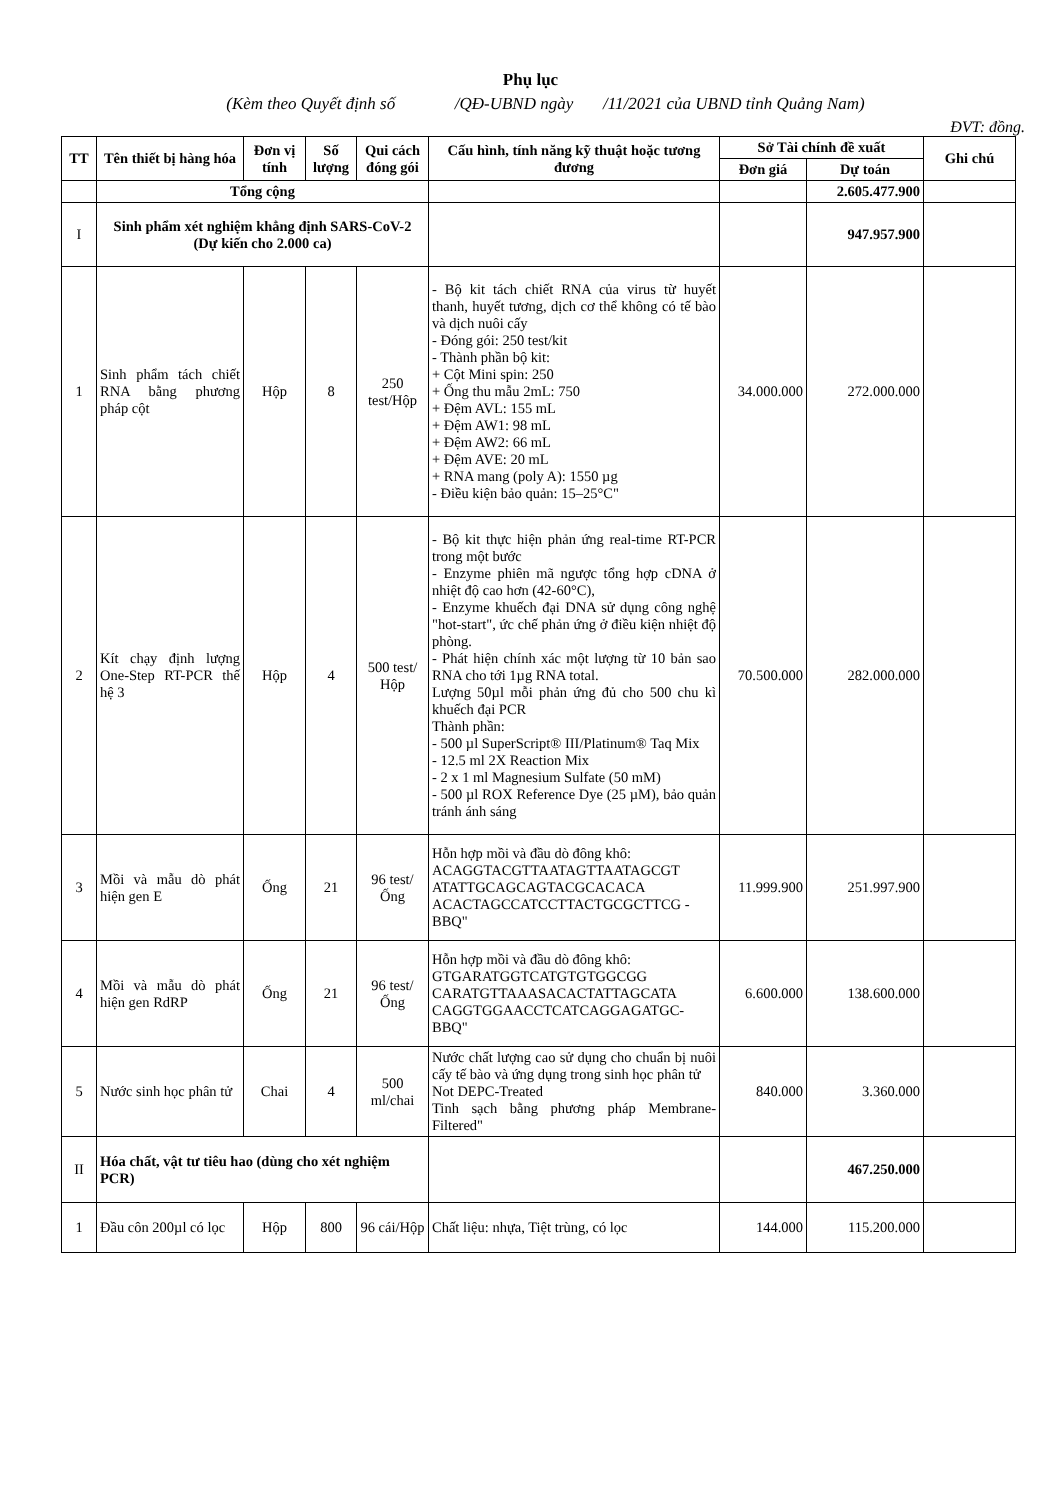Phụ lục
(Kèm theo Quyết định số /QĐ-UBND ngày /11/2021 của UBND tỉnh Quảng Nam)
ĐVT: đồng.
| TT | Tên thiết bị hàng hóa | Đơn vị tính | Số lượng | Qui cách đóng gói | Cấu hình, tính năng kỹ thuật hoặc tương đương | Sở Tài chính đề xuất | | Ghi chú |
| --- | --- | --- | --- | --- | --- | --- | --- | --- |
| | | | | | | Đơn giá | Dự toán | |
| | Tổng cộng | | | | | | 2.605.477.900 | |
| I | Sinh phẩm xét nghiệm khẳng định SARS-CoV-2 (Dự kiến cho 2.000 ca) | | | | | | 947.957.900 | |
| 1 | Sinh phẩm tách chiết RNA bằng phương pháp cột | Hộp | 8 | 250 test/Hộp | - Bộ kit tách chiết RNA của virus từ huyết thanh, huyết tương, dịch cơ thể không có tế bào và dịch nuôi cấy - Đóng gói: 250 test/kit - Thành phần bộ kit: + Cột Mini spin: 250 + Ống thu mẫu 2mL: 750 + Đệm AVL: 155 mL + Đệm AW1: 98 mL + Đệm AW2: 66 mL + Đệm AVE: 20 mL + RNA mang (poly A): 1550 µg - Điều kiện bảo quản: 15–25°C" | 34.000.000 | 272.000.000 | |
| 2 | Kít chạy định lượng One-Step RT-PCR thế hệ 3 | Hộp | 4 | 500 test/ Hộp | - Bộ kit thực hiện phản ứng real-time RT-PCR trong một bước - Enzyme phiên mã ngược tổng hợp cDNA ở nhiệt độ cao hơn (42-60°C), - Enzyme khuếch đại DNA sử dụng công nghệ "hot-start", ức chế phản ứng ở điều kiện nhiệt độ phòng. - Phát hiện chính xác một lượng từ 10 bản sao RNA cho tới 1µg RNA total. Lượng 50µl mỗi phản ứng đủ cho 500 chu kì khuếch đại PCR Thành phần: - 500 µl SuperScript® III/Platinum® Taq Mix - 12.5 ml 2X Reaction Mix - 2 x 1 ml Magnesium Sulfate (50 mM) - 500 µl ROX Reference Dye (25 µM), bảo quản tránh ánh sáng | 70.500.000 | 282.000.000 | |
| 3 | Mồi và mẫu dò phát hiện gen E | Ống | 21 | 96 test/Ống | Hỗn hợp mồi và đầu dò đông khô: ACAGGTACGTTAATAGTTAATAGCGT ATATTGCAGCAGTACGCACACA ACACTAGCCATCCTTACTGCGCTTCG -BBQ" | 11.999.900 | 251.997.900 | |
| 4 | Mồi và mẫu dò phát hiện gen RdRP | Ống | 21 | 96 test/Ống | Hỗn hợp mồi và đầu dò đông khô: GTGARATGGTCATGTGTGGCGG CARATGTTAAASACACTATTAGCATA CAGGTGGAACCTCATCAGGAGATGC-BBQ" | 6.600.000 | 138.600.000 | |
| 5 | Nước sinh học phân tử | Chai | 4 | 500 ml/chai | Nước chất lượng cao sử dụng cho chuẩn bị nuôi cấy tế bào và ứng dụng trong sinh học phân tử Not DEPC-Treated Tinh sạch bằng phương pháp Membrane-Filtered" | 840.000 | 3.360.000 | |
| II | Hóa chất, vật tư tiêu hao (dùng cho xét nghiệm PCR) | | | | | | 467.250.000 | |
| 1 | Đầu côn 200µl có lọc | Hộp | 800 | 96 cái/Hộp | Chất liệu: nhựa, Tiệt trùng, có lọc | 144.000 | 115.200.000 | |